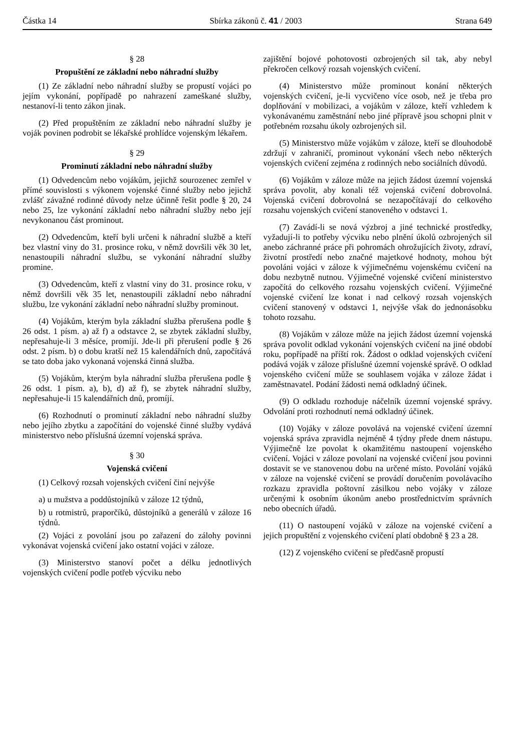Částka 14 Sbírka zákonů č. 41 / 2003 Strana 649
§ 28
Propuštění ze základní nebo náhradní služby
(1) Ze základní nebo náhradní služby se propustí vojáci po jejím vykonání, popřípadě po nahrazení zameškané služby, nestanoví-li tento zákon jinak.
(2) Před propuštěním ze základní nebo náhradní služby je voják povinen podrobit se lékařské prohlídce vojenským lékařem.
§ 29
Prominutí základní nebo náhradní služby
(1) Odvedencům nebo vojákům, jejichž sourozenec zemřel v přímé souvislosti s výkonem vojenské činné služby nebo jejichž zvlášť závažné rodinné důvody nelze účinně řešit podle § 20, 24 nebo 25, lze vykonání základní nebo náhradní služby nebo její nevykonanou část prominout.
(2) Odvedencům, kteří byli určeni k náhradní službě a kteří bez vlastní viny do 31. prosince roku, v němž dovršili věk 30 let, nenastoupili náhradní službu, se vykonání náhradní služby promine.
(3) Odvedencům, kteří z vlastní viny do 31. prosince roku, v němž dovršili věk 35 let, nenastoupili základní nebo náhradní službu, lze vykonání základní nebo náhradní služby prominout.
(4) Vojákům, kterým byla základní služba přerušena podle § 26 odst. 1 písm. a) až f) a odstavce 2, se zbytek základní služby, nepřesahuje-li 3 měsíce, promíjí. Jde-li při přerušení podle § 26 odst. 2 písm. b) o dobu kratší než 15 kalendářních dnů, započítává se tato doba jako vykonaná vojenská činná služba.
(5) Vojákům, kterým byla náhradní služba přerušena podle § 26 odst. 1 písm. a), b), d) až f), se zbytek náhradní služby, nepřesahuje-li 15 kalendářních dnů, promíjí.
(6) Rozhodnutí o prominutí základní nebo náhradní služby nebo jejího zbytku a započítání do vojenské činné služby vydává ministerstvo nebo příslušná územní vojenská správa.
§ 30
Vojenská cvičení
(1) Celkový rozsah vojenských cvičení činí nejvýše
a) u mužstva a poddůstojníků v záloze 12 týdnů,
b) u rotmistrů, praporčíků, důstojníků a generálů v záloze 16 týdnů.
(2) Vojáci z povolání jsou po zařazení do zálohy povinni vykonávat vojenská cvičení jako ostatní vojáci v záloze.
(3) Ministerstvo stanoví počet a délku jednotlivých vojenských cvičení podle potřeb výcviku nebo
zajištění bojové pohotovosti ozbrojených sil tak, aby nebyl překročen celkový rozsah vojenských cvičení.
(4) Ministerstvo může prominout konání některých vojenských cvičení, je-li vycvičeno více osob, než je třeba pro doplňování v mobilizaci, a vojákům v záloze, kteří vzhledem k vykonávanému zaměstnání nebo jiné přípravě jsou schopni plnit v potřebném rozsahu úkoly ozbrojených sil.
(5) Ministerstvo může vojákům v záloze, kteří se dlouhodobě zdržují v zahraničí, prominout vykonání všech nebo některých vojenských cvičení zejména z rodinných nebo sociálních důvodů.
(6) Vojákům v záloze může na jejich žádost územní vojenská správa povolit, aby konali též vojenská cvičení dobrovolná. Vojenská cvičení dobrovolná se nezapočítávají do celkového rozsahu vojenských cvičení stanoveného v odstavci 1.
(7) Zavádí-li se nová výzbroj a jiné technické prostředky, vyžadují-li to potřeby výcviku nebo plnění úkolů ozbrojených sil anebo záchranné práce při pohromách ohrožujících životy, zdraví, životní prostředí nebo značné majetkové hodnoty, mohou být povoláni vojáci v záloze k výjimečnému vojenskému cvičení na dobu nezbytně nutnou. Výjimečné vojenské cvičení ministerstvo započítá do celkového rozsahu vojenských cvičení. Výjimečné vojenské cvičení lze konat i nad celkový rozsah vojenských cvičení stanovený v odstavci 1, nejvýše však do jednonásobku tohoto rozsahu.
(8) Vojákům v záloze může na jejich žádost územní vojenská správa povolit odklad vykonání vojenských cvičení na jiné období roku, popřípadě na příští rok. Žádost o odklad vojenských cvičení podává voják v záloze příslušné územní vojenské správě. O odklad vojenského cvičení může se souhlasem vojáka v záloze žádat i zaměstnavatel. Podání žádosti nemá odkladný účinek.
(9) O odkladu rozhoduje náčelník územní vojenské správy. Odvolání proti rozhodnutí nemá odkladný účinek.
(10) Vojáky v záloze povolává na vojenské cvičení územní vojenská správa zpravidla nejméně 4 týdny přede dnem nástupu. Výjimečně lze povolat k okamžitému nastoupení vojenského cvičení. Vojáci v záloze povolaní na vojenské cvičení jsou povinni dostavit se ve stanovenou dobu na určené místo. Povolání vojáků v záloze na vojenské cvičení se provádí doručením povolávacího rozkazu zpravidla poštovní zásilkou nebo vojáky v záloze určenými k osobním úkonům anebo prostřednictvím správních nebo obecních úřadů.
(11) O nastoupení vojáků v záloze na vojenské cvičení a jejich propuštění z vojenského cvičení platí obdobně § 23 a 28.
(12) Z vojenského cvičení se předčasně propustí